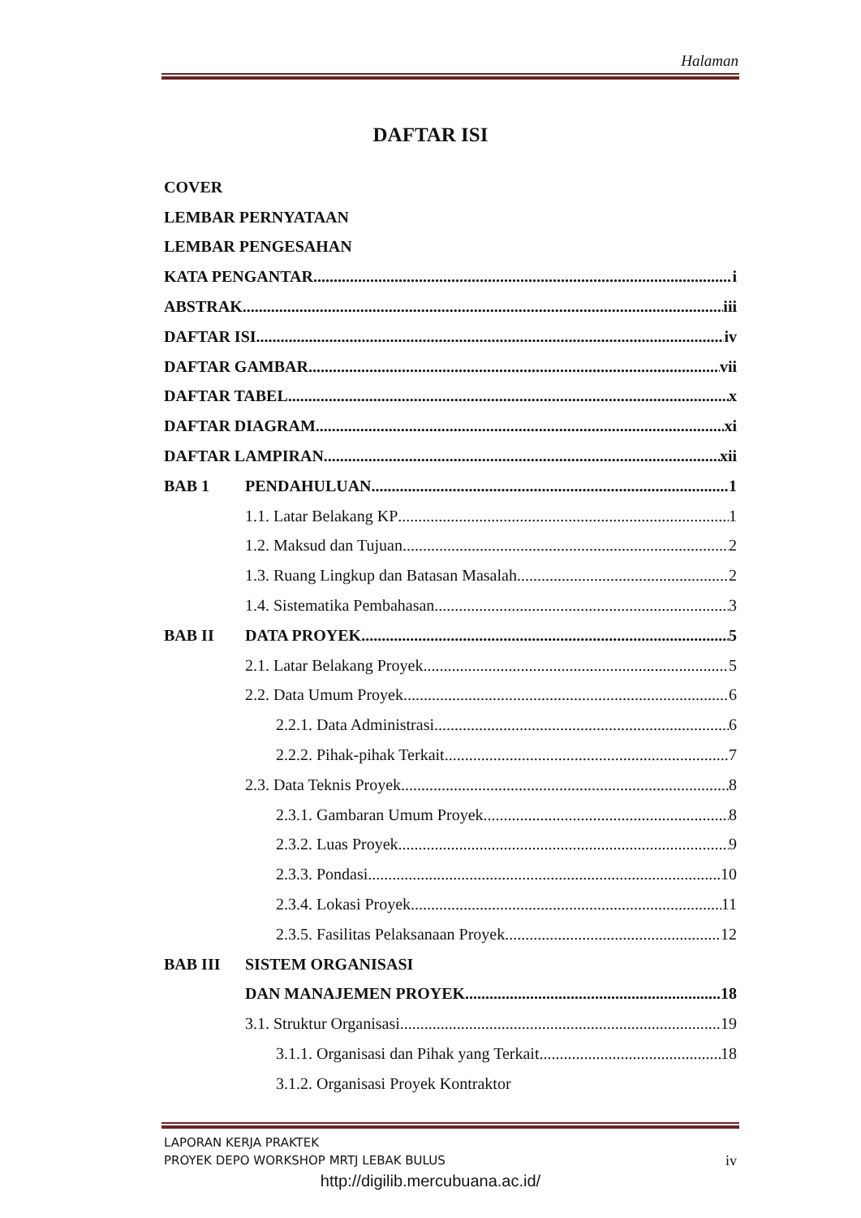Halaman
DAFTAR ISI
COVER
LEMBAR PERNYATAAN
LEMBAR PENGESAHAN
KATA PENGANTAR i
ABSTRAK iii
DAFTAR ISI iv
DAFTAR GAMBAR vii
DAFTAR TABEL x
DAFTAR DIAGRAM xi
DAFTAR LAMPIRAN xii
BAB 1 PENDAHULUAN 1
1.1. Latar Belakang KP 1
1.2. Maksud dan Tujuan 2
1.3. Ruang Lingkup dan Batasan Masalah 2
1.4. Sistematika Pembahasan 3
BAB II DATA PROYEK 5
2.1. Latar Belakang Proyek 5
2.2. Data Umum Proyek 6
2.2.1. Data Administrasi 6
2.2.2. Pihak-pihak Terkait 7
2.3. Data Teknis Proyek 8
2.3.1. Gambaran Umum Proyek 8
2.3.2. Luas Proyek 9
2.3.3. Pondasi 10
2.3.4. Lokasi Proyek 11
2.3.5. Fasilitas Pelaksanaan Proyek 12
BAB III SISTEM ORGANISASI
DAN MANAJEMEN PROYEK 18
3.1. Struktur Organisasi 19
3.1.1. Organisasi dan Pihak yang Terkait 18
3.1.2. Organisasi Proyek Kontraktor
LAPORAN KERJA PRAKTEK
PROYEK DEPO WORKSHOP MRTJ LEBAK BULUS iv
http://digilib.mercubuana.ac.id/